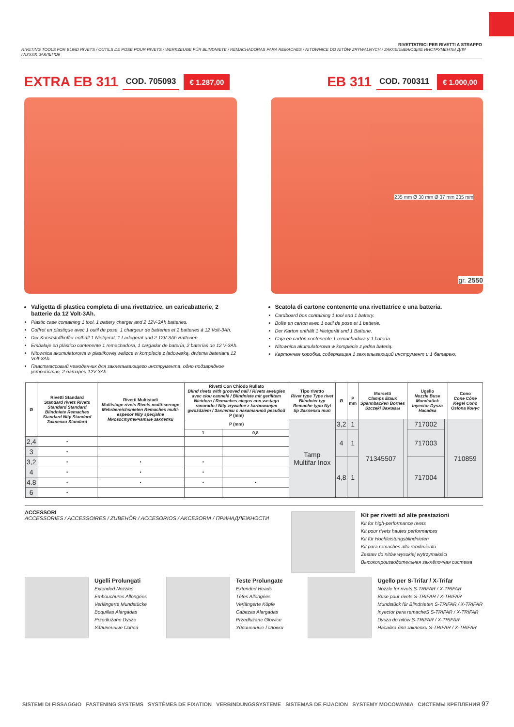RIVETTATRICI PER RIVETTI A STRAPPO
RIVETING TOOLS FOR BLIND RIVETS / OUTILS DE POSE POUR RIVETS / WERKZEUGE FÜR BLINDNIETE / REMACHADORAS PARA REMACHES / NITOWNICE DO NITÓW ZRYWALNYCH / ЗАКЛЕПЫВАЮЩИЕ ИНСТРУМЕНТЫ ДЛЯ ГЛУХИХ ЗАКЛЕПОК
EXTRA EB 311 COD. 705093 € 1.287,00
EB 311 COD. 700311 € 1.000,00
gr. 2550
235 mm Ø 30 mm Ø 37 mm 235 mm
Valigetta di plastica completa di una rivettatrice, un caricabatterie, 2 batterie da 12 Volt-3Ah.
Plastic case containing 1 tool, 1 battery charger and 2 12V-3Ah batteries.
Coffret en plastique avec 1 outil de pose, 1 chargeur de batteries et 2 batteries à 12 Volt-3Ah.
Der Kunststoffkoffer enthält 1 Nietgerät, 1 Ladegerät und 2 12V-3Ah Batterien.
Embalaje en plástico contenente 1 remachadora, 1 cargador de batería, 2 baterías de 12 V-3Ah.
Nitownica akumulatorowa w plastikowej walizce w komplecie z ładowarką, dwiema bateriami 12 Volt-3Ah.
Пластмассовый чемоданчик для заклепывающего инструмента, одно подзарядное устройство, 2 батареи 12V-3Ah.
Scatola di cartone contenente una rivettatrice e una batteria.
Cardboard box containing 1 tool and 1 battery.
Boîte en carton avec 1 outil de pose et 1 batterie.
Der Karton enthält 1 Nietgerät und 1 Batterie.
Caja en cartón contenente 1 remachadora y 1 batería.
Nitownica akumulatorowa w komplecie z jedna baterią.
Картонная коробка, содержащая 1 заклепывающий инструмент и 1 батарею.
| Ø | Rivetti Standard Standard rivets Rivets Standard Standard Blindniete Remaches Standard Nity Standard Заклепки Standard | Rivetti Multistadi Multistage rivets Rivets multi-serrage Mehrbereichsnieten Remaches multi-espesor Nity specjalne Многоступенчатые заклепки | Rivetti Con Chiodo Rullato Blind rivets with grooved nail / Rivets aveugles avec clou cannelé / Blindniete mit gerilltem Nietdorn / Remaches ciegos con vastago ranurado / Nity zrywalne z karbowanym gwoździem / Заклепки с накатанной резьбой P (mm) | | Tipo rivetto Rivet type Type rivet Blindniet typ Remache typo Nyt tip Заклепки тип | Ø | P mm | Morsetti Clamps Etaux Spannbacken Bornes Szczęki Зажимы | | Ugello Nozzle Buse Mundstück Inyector Dysza Насадка | | Cono Cone Cône Kegel Cono Osłona Конус |
| --- | --- | --- | --- | --- | --- | --- | --- | --- | --- | --- | --- | --- |
| | | | P (mm) | | Tamp Multifar Inox | 3,2 | 1 | 71345507 | | 717002 | | 710859 |
| | | | 1 | 0,8 | | 4 | 1 | | | 717003 | | |
| 2,4 | • | | | | | | | | | | | |
| 3 | • | | | | | | | | | | | |
| 3,2 | • | • | • | | | 4,8 | 1 | | | 717004 | | |
| 4 | • | • | • | | | | | | | | | |
| 4.8 | • | • | • | • | | | | | | | | |
| 6 | • | | | | | | | | | | | |
ACCESSORI
ACCESSORIES / ACCESSOIRES / ZUBEHÖR / ACCESORIOS / AKCESORIA / ПРИНАДЛЕЖНОСТИ
Kit per rivetti ad alte prestazioni
Kit for high-performance rivets
Kit pour rivets hautes performances
Kit für Hochleistungsblindnieten
Kit para remaches alto rendimiento
Zestaw do nitów wysokiej wytrzymałości
Высокопроизводительная заклёпочная система
Ugelli Prolungati
Extended Nozzles
Embouchures Allongées
Verlängerte Mundstücke
Boquillas Alargadas
Przedłużane Dysze
Удлиненные Сопла
Teste Prolungate
Extended Heads
Têtes Allongées
Verlängerte Köpfe
Cabezas Alargadas
Przedłużane Głowice
Удлиненные Головки
Ugello per S-Trifar / X-Trifar
Nozzle for rivets S-TRIFAR / X-TRIFAR
Buse pour rivets S-TRIFAR / X-TRIFAR
Mundstück für Blindnieten S-TRIFAR / X-TRIFAR
Inyector para remacheS S-TRIFAR / X-TRIFAR
Dysza do nitów S-TRIFAR / X-TRIFAR
Насадка для заклепки S-TRIFAR / X-TRIFAR
SISTEMI DI FISSAGGIO FASTENING SYSTEMS SYSTÈMES DE FIXATION VERBINDUNGSSYSTEME SISTEMAS DE FIJACION SYSTEMY MOCOWANIA СИСТЕМЫ КРЕПЛЕНИЯ 97